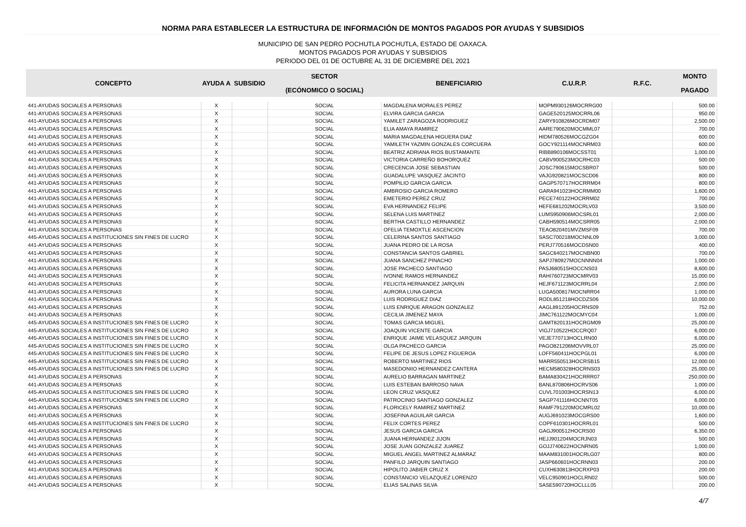NORMA PARA ESTABLECER LA ESTRUCTURA DE INFORMACIÓN DE MONTOS PAGADOS POR AYUDAS Y SUBSIDIOS
MUNICIPIO DE SAN PEDRO POCHUTLA POCHUTLA, ESTADO DE OAXACA.
MONTOS PAGADOS POR AYUDAS Y SUBSIDIOS
PERIODO DEL 01 DE OCTUBRE AL 31 DE DICIEMBRE DEL 2021
| CONCEPTO | AYUDA A | SUBSIDIO | SECTOR | BENEFICIARIO | C.U.R.P. | R.F.C. | MONTO |
| --- | --- | --- | --- | --- | --- | --- | --- |
| | | | (ECÓNOMICO O SOCIAL) | | | | PAGADO |
| 441-AYUDAS SOCIALES A PERSONAS | X | | SOCIAL | MAGDALENA MORALES PEREZ | MOPM930126MOCRRG00 | | 500.00 |
| 441-AYUDAS SOCIALES A PERSONAS | X | | SOCIAL | ELVIRA GARCIA GARCIA | GAGE520125MOCRRL06 | | 950.00 |
| 441-AYUDAS SOCIALES A PERSONAS | X | | SOCIAL | YAMILET ZARAGOZA RODRIGUEZ | ZARY910826MOCRDM07 | | 2,500.00 |
| 441-AYUDAS SOCIALES A PERSONAS | X | | SOCIAL | ELIA AMAYA RAMIREZ | AARE790620MOCMML07 | | 700.00 |
| 441-AYUDAS SOCIALES A PERSONAS | X | | SOCIAL | MARIA MAGDALENA HIGUERA DIAZ | HIDM780526MOCGZG04 | | 600.00 |
| 441-AYUDAS SOCIALES A PERSONAS | X | | SOCIAL | YAMILETH YAZMIN GONZALES CORCUERA | GOCY921114MOCNRM03 | | 600.00 |
| 441-AYUDAS SOCIALES A PERSONAS | X | | SOCIAL | BEATRIZ ADRIANA RIOS BUSTAMANTE | RIBB890106MOCSST01 | | 1,000.00 |
| 441-AYUDAS SOCIALES A PERSONAS | X | | SOCIAL | VICTORIA CARREÑO BOHORQUEZ | CABV900523MOCRHC03 | | 500.00 |
| 441-AYUDAS SOCIALES A PERSONAS | X | | SOCIAL | CRECENCIA JOSE SEBASTIAN | JOSC790615MOCSBR07 | | 500.00 |
| 441-AYUDAS SOCIALES A PERSONAS | X | | SOCIAL | GUADALUPE VASQUEZ JACINTO | VAJG920821MOCSCD06 | | 800.00 |
| 441-AYUDAS SOCIALES A PERSONAS | X | | SOCIAL | POMPILIO GARCIA GARCIA | GAGP570717HOCRRM04 | | 800.00 |
| 441-AYUDAS SOCIALES A PERSONAS | X | | SOCIAL | AMBROSIO GARCIA ROMERO | GARA941023HOCRMM00 | | 1,600.00 |
| 441-AYUDAS SOCIALES A PERSONAS | X | | SOCIAL | EMETERIO PEREZ CRUZ | PECE740122HOCRRM02 | | 700.00 |
| 441-AYUDAS SOCIALES A PERSONAS | X | | SOCIAL | EVA HERNANDEZ FELIPE | HEFE681202MOCRLV03 | | 3,500.00 |
| 441-AYUDAS SOCIALES A PERSONAS | X | | SOCIAL | SELENA LUIS MARTINEZ | LUMS950906MOCSRL01 | | 2,000.00 |
| 441-AYUDAS SOCIALES A PERSONAS | X | | SOCIAL | BERTHA CASTILLO HERNANDEZ | CABH590514MOCSRR05 | | 2,000.00 |
| 441-AYUDAS SOCIALES A PERSONAS | X | | SOCIAL | OFELIA TEMOXTLE ASCENCION | TEAO820401MVZMSF09 | | 700.00 |
| 445-AYUDAS SOCIALES A INSTITUCIONES SIN FINES DE LUCRO | X | | SOCIAL | CELERINA SANTOS SANTIAGO | SASC700218MOCNNL09 | | 3,000.00 |
| 441-AYUDAS SOCIALES A PERSONAS | X | | SOCIAL | JUANA PEDRO DE LA ROSA | PERJ770516MOCDSN00 | | 400.00 |
| 441-AYUDAS SOCIALES A PERSONAS | X | | SOCIAL | CONSTANCIA SANTOS GABRIEL | SAGC640217MOCNBN00 | | 700.00 |
| 441-AYUDAS SOCIALES A PERSONAS | X | | SOCIAL | JUANA SANCHEZ PINACHO | SAPJ780927MOCNNNN04 | | 1,000.00 |
| 441-AYUDAS SOCIALES A PERSONAS | X | | SOCIAL | JOSE PACHECO SANTIAGO | PASJ680515HOCCNS03 | | 8,600.00 |
| 441-AYUDAS SOCIALES A PERSONAS | X | | SOCIAL | IVONNE RAMOS HERNANDEZ | RAHI760723MOCMRV03 | | 15,000.00 |
| 441-AYUDAS SOCIALES A PERSONAS | X | | SOCIAL | FELICITA HERNANDEZ JARQUIN | HEJF671123MOCRRL04 | | 2,000.00 |
| 441-AYUDAS SOCIALES A PERSONAS | X | | SOCIAL | AURORA LUNA GARCIA | LUGA500817MOCNRR04 | | 1,000.00 |
| 441-AYUDAS SOCIALES A PERSONAS | X | | SOCIAL | LUIS RODRIGUEZ DIAZ | RODL851218HOCDZS06 | | 10,000.00 |
| 441-AYUDAS SOCIALES A PERSONAS | X | | SOCIAL | LUIS ENRIQUE ARAGON GONZALEZ | AAGL891205HOCRNS09 | | 752.00 |
| 441-AYUDAS SOCIALES A PERSONAS | X | | SOCIAL | CECILIA JIMENEZ MAYA | JIMC761122MOCMYC04 | | 1,000.00 |
| 445-AYUDAS SOCIALES A INSTITUCIONES SIN FINES DE LUCRO | X | | SOCIAL | TOMAS GARCIA MIGUEL | GAMT820131HOCRGM09 | | 25,000.00 |
| 445-AYUDAS SOCIALES A INSTITUCIONES SIN FINES DE LUCRO | X | | SOCIAL | JOAQUIN VICENTE GARCIA | VIGJ710522HOCCRQ07 | | 6,000.00 |
| 445-AYUDAS SOCIALES A INSTITUCIONES SIN FINES DE LUCRO | X | | SOCIAL | ENRIQUE JAIME VELASQUEZ JARQUIN | VEJE770713HOCLRN00 | | 6,000.00 |
| 445-AYUDAS SOCIALES A INSTITUCIONES SIN FINES DE LUCRO | X | | SOCIAL | OLGA PACHECO GARCIA | PAGO821206MOVVRL07 | | 25,000.00 |
| 445-AYUDAS SOCIALES A INSTITUCIONES SIN FINES DE LUCRO | X | | SOCIAL | FELIPE DE JESUS LOPEZ FIGUEROA | LOFF560411HOCPGL01 | | 6,000.00 |
| 445-AYUDAS SOCIALES A INSTITUCIONES SIN FINES DE LUCRO | X | | SOCIAL | ROBERTO MARTINEZ RIOS | MARR550513HOCRSB15 | | 12,000.00 |
| 445-AYUDAS SOCIALES A INSTITUCIONES SIN FINES DE LUCRO | X | | SOCIAL | MASEDONIIO HERNANDEZ CANTERA | HECM580328HOCRNS03 | | 25,000.00 |
| 441-AYUDAS SOCIALES A PERSONAS | X | | SOCIAL | AURELIO BARRAGAN MARTINEZ | BAMA830421HOCRRR07 | | 250,000.00 |
| 441-AYUDAS SOCIALES A PERSONAS | X | | SOCIAL | LUIS ESTEBAN BARROSO NAVA | BANL870806HOCRVS06 | | 1,000.00 |
| 445-AYUDAS SOCIALES A INSTITUCIONES SIN FINES DE LUCRO | X | | SOCIAL | LEON CRUZ VASQUEZ | CUVL701003HOCRSN13 | | 6,000.00 |
| 445-AYUDAS SOCIALES A INSTITUCIONES SIN FINES DE LUCRO | X | | SOCIAL | PATROCINIO SANTIAGO GONZALEZ | SAGP741116HOCNNT05 | | 6,000.00 |
| 441-AYUDAS SOCIALES A PERSONAS | X | | SOCIAL | FLORICELY RAMIREZ MARTINEZ | RAMF791220MOCMRL02 | | 10,000.00 |
| 441-AYUDAS SOCIALES A PERSONAS | X | | SOCIAL | JOSEFINA AGUILAR GARCIA | AUGJ691023MOCGRS00 | | 1,600.00 |
| 445-AYUDAS SOCIALES A INSTITUCIONES SIN FINES DE LUCRO | X | | SOCIAL | FELIX CORTES PEREZ | COPF610301HOCRRL01 | | 500.00 |
| 441-AYUDAS SOCIALES A PERSONAS | X | | SOCIAL | JESUS GARCIA GARCIA | GAGJ900512HOCRS00 | | 6,350.00 |
| 441-AYUDAS SOCIALES A PERSONAS | X | | SOCIAL | JUANA HERNANDEZ JIJON | HEJJ901204MOCRJN03 | | 500.00 |
| 441-AYUDAS SOCIALES A PERSONAS | X | | SOCIAL | JOSE JUAN GONZALEZ JUAREZ | GOJJ740622HOCNRN05 | | 1,000.00 |
| 441-AYUDAS SOCIALES A PERSONAS | X | | SOCIAL | MIGUEL ANGEL MARTINEZ ALMARAZ | MAAM831001HOCRLG07 | | 800.00 |
| 441-AYUDAS SOCIALES A PERSONAS | X | | SOCIAL | PANFILO JARQUIN SANTIAGO | JASP660601HOCRNN03 | | 200.00 |
| 441-AYUDAS SOCIALES A PERSONAS | X | | SOCIAL | HIPOLITO JABIER CRUZ X | CUXH630813HOCRXP03 | | 200.00 |
| 441-AYUDAS SOCIALES A PERSONAS | X | | SOCIAL | CONSTANCIO VELAZQUEZ LORENZO | VELC950901HOCLRN02 | | 500.00 |
| 441-AYUDAS SOCIALES A PERSONAS | X | | SOCIAL | ELIAS SALINAS SILVA | SASE590720HOCLLL05 | | 200.00 |
4/7